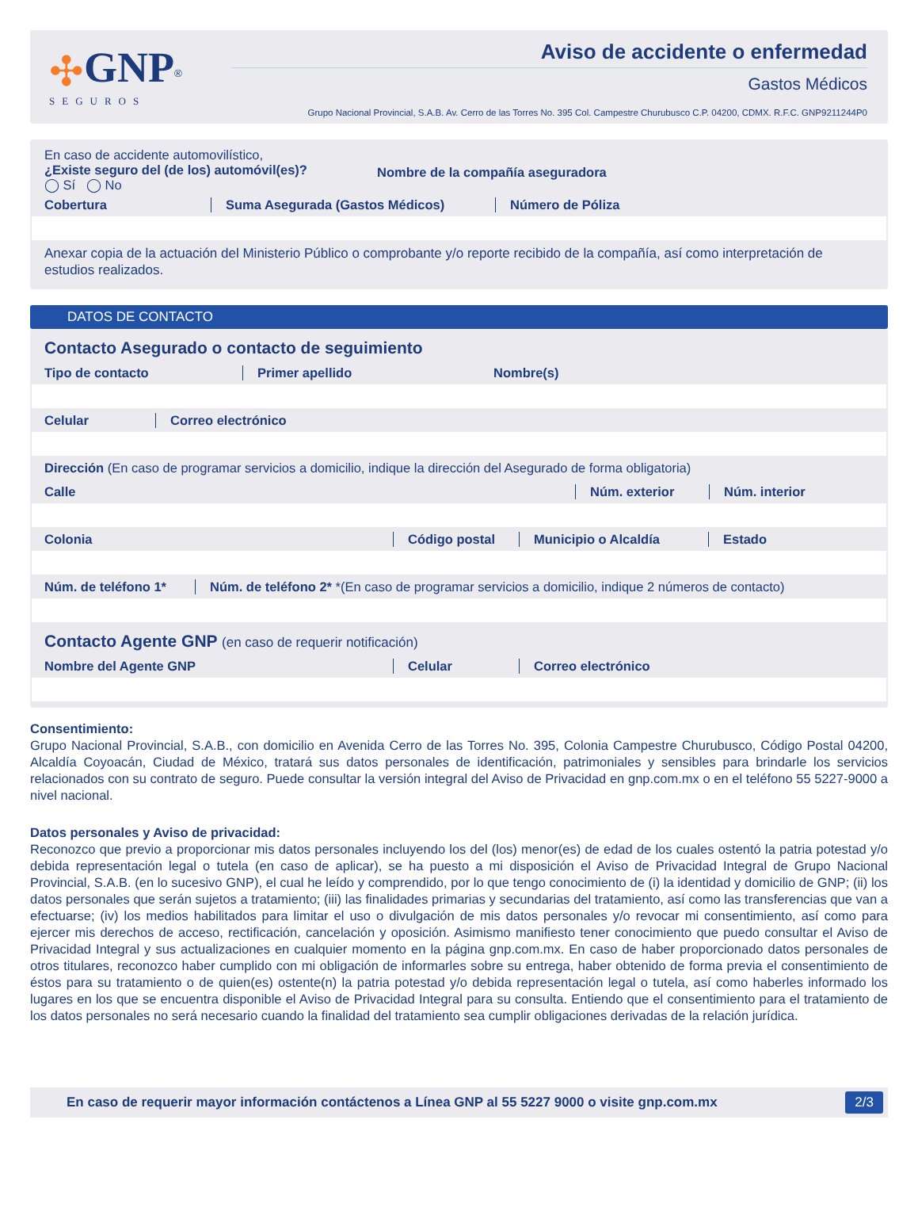✣GNP<sup>®</sup>
SEGUROS
Aviso de accidente o enfermedad
Gastos Médicos
Grupo Nacional Provincial, S.A.B. Av. Cerro de las Torres No. 395 Col. Campestre Churubusco C.P. 04200, CDMX. R.F.C. GNP9211244P0
En caso de accidente automovilístico,
¿Existe seguro del (de los) automóvil(es)?
◯ Sí ◯ No
Nombre de la compañía aseguradora
Cobertura Suma Asegurada (Gastos Médicos) Número de Póliza
Anexar copia de la actuación del Ministerio Público o comprobante y/o reporte recibido de la compañía, así como interpretación de estudios realizados.
DATOS DE CONTACTO
Contacto Asegurado o contacto de seguimiento
Tipo de contacto Primer apellido Nombre(s)
Celular Correo electrónico
Dirección (En caso de programar servicios a domicilio, indique la dirección del Asegurado de forma obligatoria)
Calle Núm. exterior Núm. interior
Colonia Código postal Municipio o Alcaldía Estado
Núm. de teléfono 1*
Núm. de teléfono 2* *(En caso de programar servicios a domicilio, indique 2 números de contacto)
Contacto Agente GNP (en caso de requerir notificación)
Nombre del Agente GNP Celular Correo electrónico
Consentimiento:
Grupo Nacional Provincial, S.A.B., con domicilio en Avenida Cerro de las Torres No. 395, Colonia Campestre Churubusco, Código Postal 04200, Alcaldía Coyoacán, Ciudad de México, tratará sus datos personales de identificación, patrimoniales y sensibles para brindarle los servicios relacionados con su contrato de seguro. Puede consultar la versión integral del Aviso de Privacidad en gnp.com.mx o en el teléfono 55 5227-9000 a nivel nacional.
Datos personales y Aviso de privacidad:
Reconozco que previo a proporcionar mis datos personales incluyendo los del (los) menor(es) de edad de los cuales ostentó la patria potestad y/o debida representación legal o tutela (en caso de aplicar), se ha puesto a mi disposición el Aviso de Privacidad Integral de Grupo Nacional Provincial, S.A.B. (en lo sucesivo GNP), el cual he leído y comprendido, por lo que tengo conocimiento de (i) la identidad y domicilio de GNP; (ii) los datos personales que serán sujetos a tratamiento; (iii) las finalidades primarias y secundarias del tratamiento, así como las transferencias que van a efectuarse; (iv) los medios habilitados para limitar el uso o divulgación de mis datos personales y/o revocar mi consentimiento, así como para ejercer mis derechos de acceso, rectificación, cancelación y oposición. Asimismo manifiesto tener conocimiento que puedo consultar el Aviso de Privacidad Integral y sus actualizaciones en cualquier momento en la página gnp.com.mx. En caso de haber proporcionado datos personales de otros titulares, reconozco haber cumplido con mi obligación de informarles sobre su entrega, haber obtenido de forma previa el consentimiento de éstos para su tratamiento o de quien(es) ostente(n) la patria potestad y/o debida representación legal o tutela, así como haberles informado los lugares en los que se encuentra disponible el Aviso de Privacidad Integral para su consulta. Entiendo que el consentimiento para el tratamiento de los datos personales no será necesario cuando la finalidad del tratamiento sea cumplir obligaciones derivadas de la relación jurídica.
En caso de requerir mayor información contáctenos a Línea GNP al 55 5227 9000 o visite gnp.com.mx 2/3